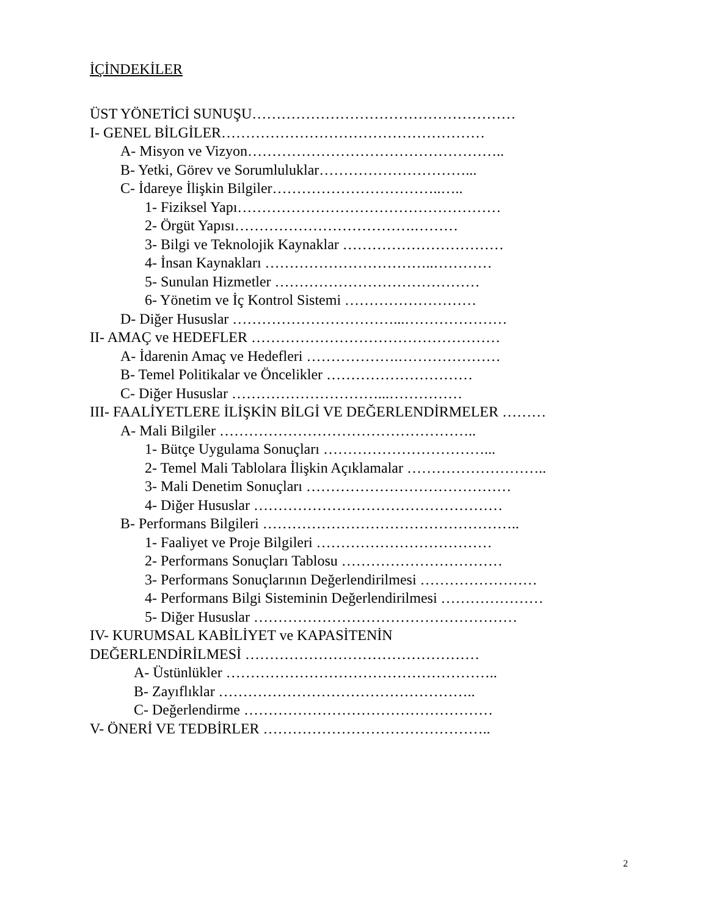İÇİNDEKİLER
ÜST YÖNETİCİ SUNUŞU………………………………………………
I- GENEL BİLGİLER………………………………………………
A- Misyon ve Vizyon……………………………………………..
B- Yetki, Görev ve Sorumluluklar…………………………...
C- İdareye İlişkin Bilgiler……………………………..…..
1- Fiziksel Yapı………………………………………………
2- Örgüt Yapısı……………………………….………
3- Bilgi ve Teknolojik Kaynaklar ……………………………
4- İnsan Kaynakları ……………………………..…………
5- Sunulan Hizmetler ……………………………………
6- Yönetim ve İç Kontrol Sistemi ………………………
D- Diğer Hususlar ……………………………...…………………
II- AMAÇ ve HEDEFLER ……………………………………………
A- İdarenin Amaç ve Hedefleri ……………….…………………
B- Temel Politikalar ve Öncelikler …………………………
C- Diğer Hususlar …………………………...……………
III- FAALİYETLERE İLİŞKİN BİLGİ VE DEĞERLENDİRMELER ………
A- Mali Bilgiler ……………………………………………..
1- Bütçe Uygulama Sonuçları ……………………………...
2- Temel Mali Tablolara İlişkin Açıklamalar ………………………..
3- Mali Denetim Sonuçları ……………………………………
4- Diğer Hususlar ……………………………………………
B- Performans Bilgileri ……………………………………………..
1- Faaliyet ve Proje Bilgileri ………………………………
2- Performans Sonuçları Tablosu ……………………………
3- Performans Sonuçlarının Değerlendirilmesi ……………………
4- Performans Bilgi Sisteminin Değerlendirilmesi …………………
5- Diğer Hususlar ………………………………………………
IV- KURUMSAL KABİLİYET ve KAPASİTENİN
DEĞERLENDİRİLMESİ …………………………………………
A- Üstünlükler ………………………………………………..
B- Zayıflıklar ……………………………………………..
C- Değerlendirme ……………………………………………
V- ÖNERİ VE TEDBİRLER ………………………………………..
2